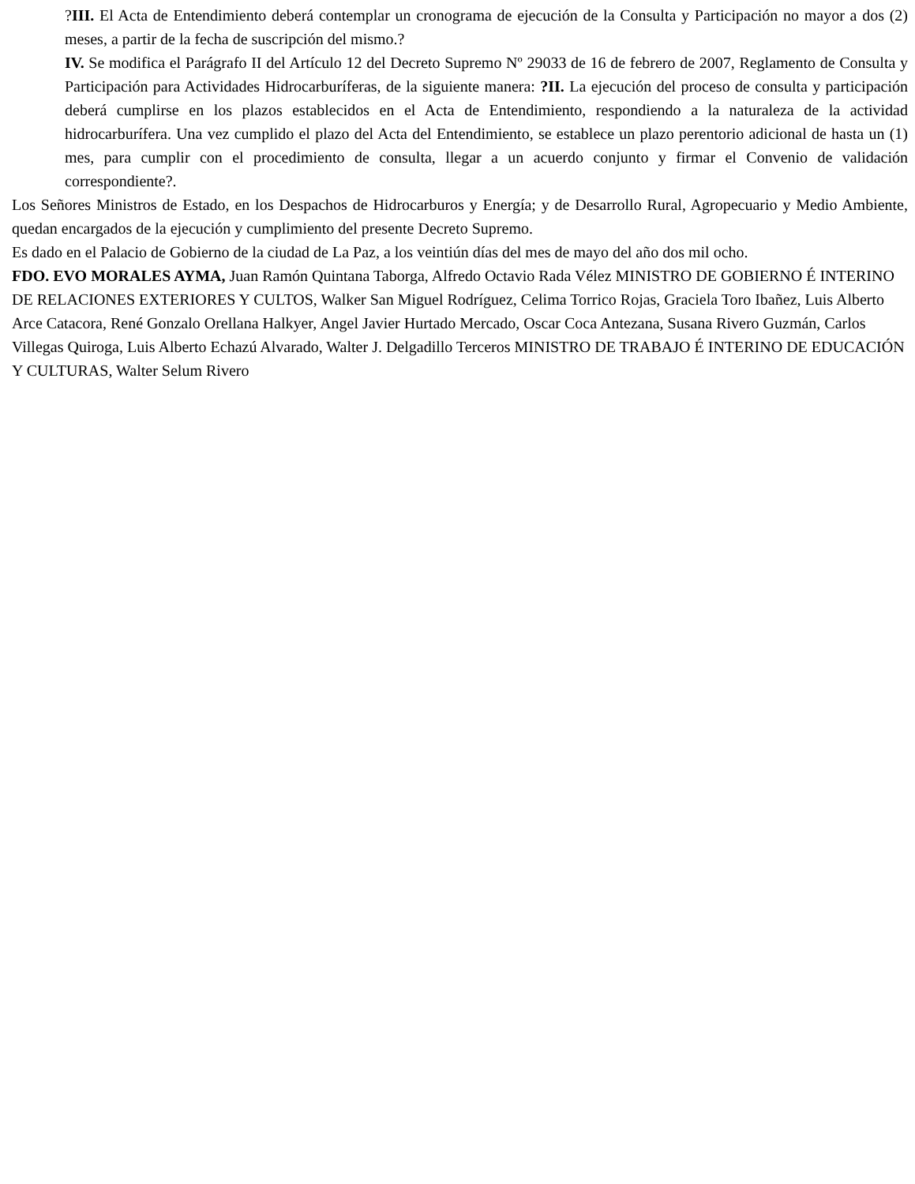?III. El Acta de Entendimiento deberá contemplar un cronograma de ejecución de la Consulta y Participación no mayor a dos (2) meses, a partir de la fecha de suscripción del mismo.?
IV. Se modifica el Parágrafo II del Artículo 12 del Decreto Supremo Nº 29033 de 16 de febrero de 2007, Reglamento de Consulta y Participación para Actividades Hidrocarburíferas, de la siguiente manera: ?II. La ejecución del proceso de consulta y participación deberá cumplirse en los plazos establecidos en el Acta de Entendimiento, respondiendo a la naturaleza de la actividad hidrocarburífera. Una vez cumplido el plazo del Acta del Entendimiento, se establece un plazo perentorio adicional de hasta un (1) mes, para cumplir con el procedimiento de consulta, llegar a un acuerdo conjunto y firmar el Convenio de validación correspondiente?.
Los Señores Ministros de Estado, en los Despachos de Hidrocarburos y Energía; y de Desarrollo Rural, Agropecuario y Medio Ambiente, quedan encargados de la ejecución y cumplimiento del presente Decreto Supremo.
Es dado en el Palacio de Gobierno de la ciudad de La Paz, a los veintiún días del mes de mayo del año dos mil ocho.
FDO. EVO MORALES AYMA, Juan Ramón Quintana Taborga, Alfredo Octavio Rada Vélez MINISTRO DE GOBIERNO É INTERINO DE RELACIONES EXTERIORES Y CULTOS, Walker San Miguel Rodríguez, Celima Torrico Rojas, Graciela Toro Ibañez, Luis Alberto Arce Catacora, René Gonzalo Orellana Halkyer, Angel Javier Hurtado Mercado, Oscar Coca Antezana, Susana Rivero Guzmán, Carlos Villegas Quiroga, Luis Alberto Echazú Alvarado, Walter J. Delgadillo Terceros MINISTRO DE TRABAJO É INTERINO DE EDUCACIÓN Y CULTURAS, Walter Selum Rivero